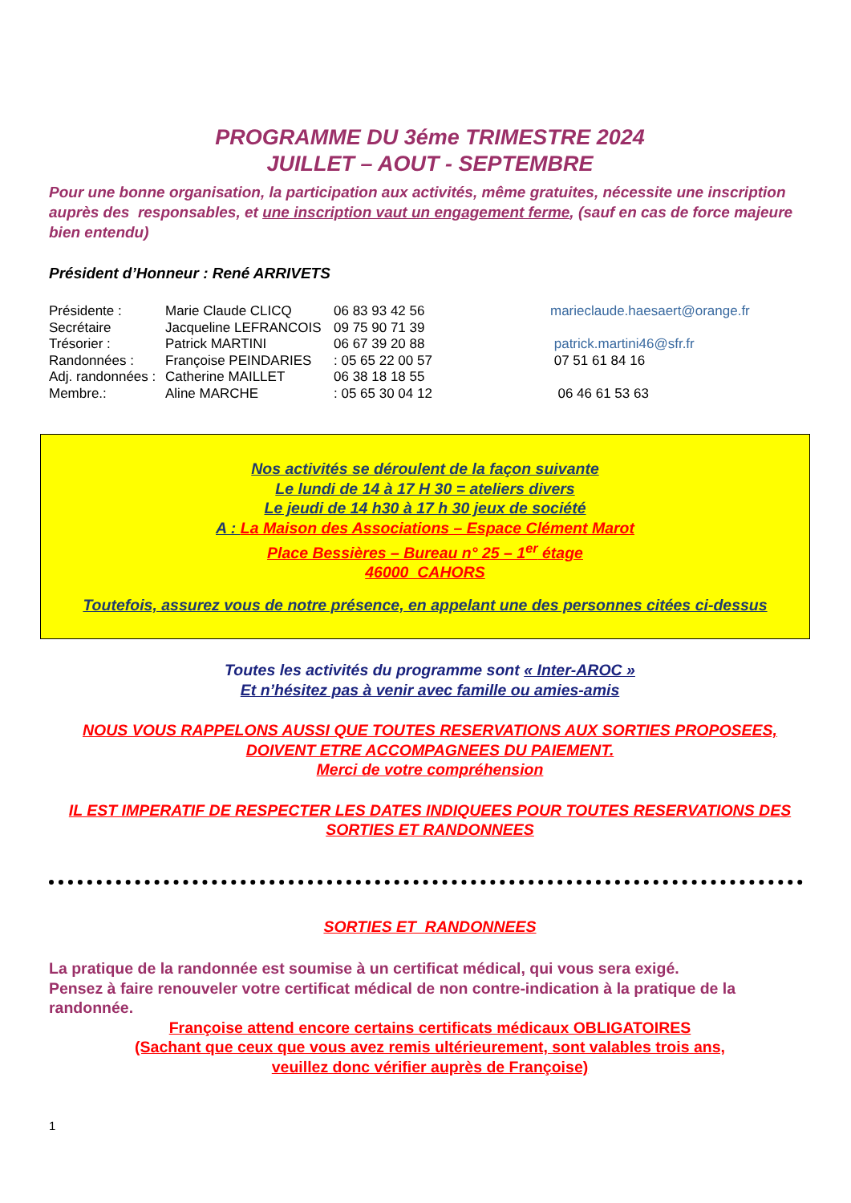PROGRAMME DU 3éme TRIMESTRE 2024
JUILLET – AOUT - SEPTEMBRE
Pour une bonne organisation, la participation aux activités, même gratuites, nécessite une inscription auprès des responsables, et une inscription vaut un engagement ferme, (sauf en cas de force majeure bien entendu)
Président d’Honneur : René ARRIVETS
| Présidente : | Marie Claude CLICQ | 06 83 93 42 56 | marieclaude.haesaert@orange.fr |
| Secrétaire | Jacqueline LEFRANCOIS | 09 75 90 71 39 | |
| Trésorier : | Patrick MARTINI | 06 67 39 20 88 | patrick.martini46@sfr.fr |
| Randonnées : | Françoise PEINDARIES | : 05 65 22 00 57 | 07 51 61 84 16 |
| Adj. randonnées : | Catherine MAILLET | 06 38 18 18 55 | |
| Membre.: | Aline MARCHE | : 05 65 30 04 12 | 06 46 61 53 63 |
Nos activités se déroulent de la façon suivante
Le lundi de 14 à 17 H 30 = ateliers divers
Le jeudi de 14 h30 à 17 h 30 jeux de société
A : La Maison des Associations – Espace Clément Marot
Place Bessières – Bureau n° 25 – 1<sup>er</sup> étage
46000 CAHORS
Toutefois, assurez vous de notre présence, en appelant une des personnes citées ci-dessus
Toutes les activités du programme sont « Inter-AROC »
Et n’hésitez pas à venir avec famille ou amies-amis
NOUS VOUS RAPPELONS AUSSI QUE TOUTES RESERVATIONS AUX SORTIES PROPOSEES, DOIVENT ETRE ACCOMPAGNEES DU PAIEMENT.
Merci de votre compréhension
IL EST IMPERATIF DE RESPECTER LES DATES INDIQUEES POUR TOUTES RESERVATIONS DES SORTIES ET RANDONNEES
SORTIES ET RANDONNEES
La pratique de la randonnée est soumise à un certificat médical, qui vous sera exigé.
Pensez à faire renouveler votre certificat médical de non contre-indication à la pratique de la randonnée.
Françoise attend encore certains certificats médicaux OBLIGATOIRES
(Sachant que ceux que vous avez remis ultérieurement, sont valables trois ans,
veuillez donc vérifier auprès de Françoise)
1